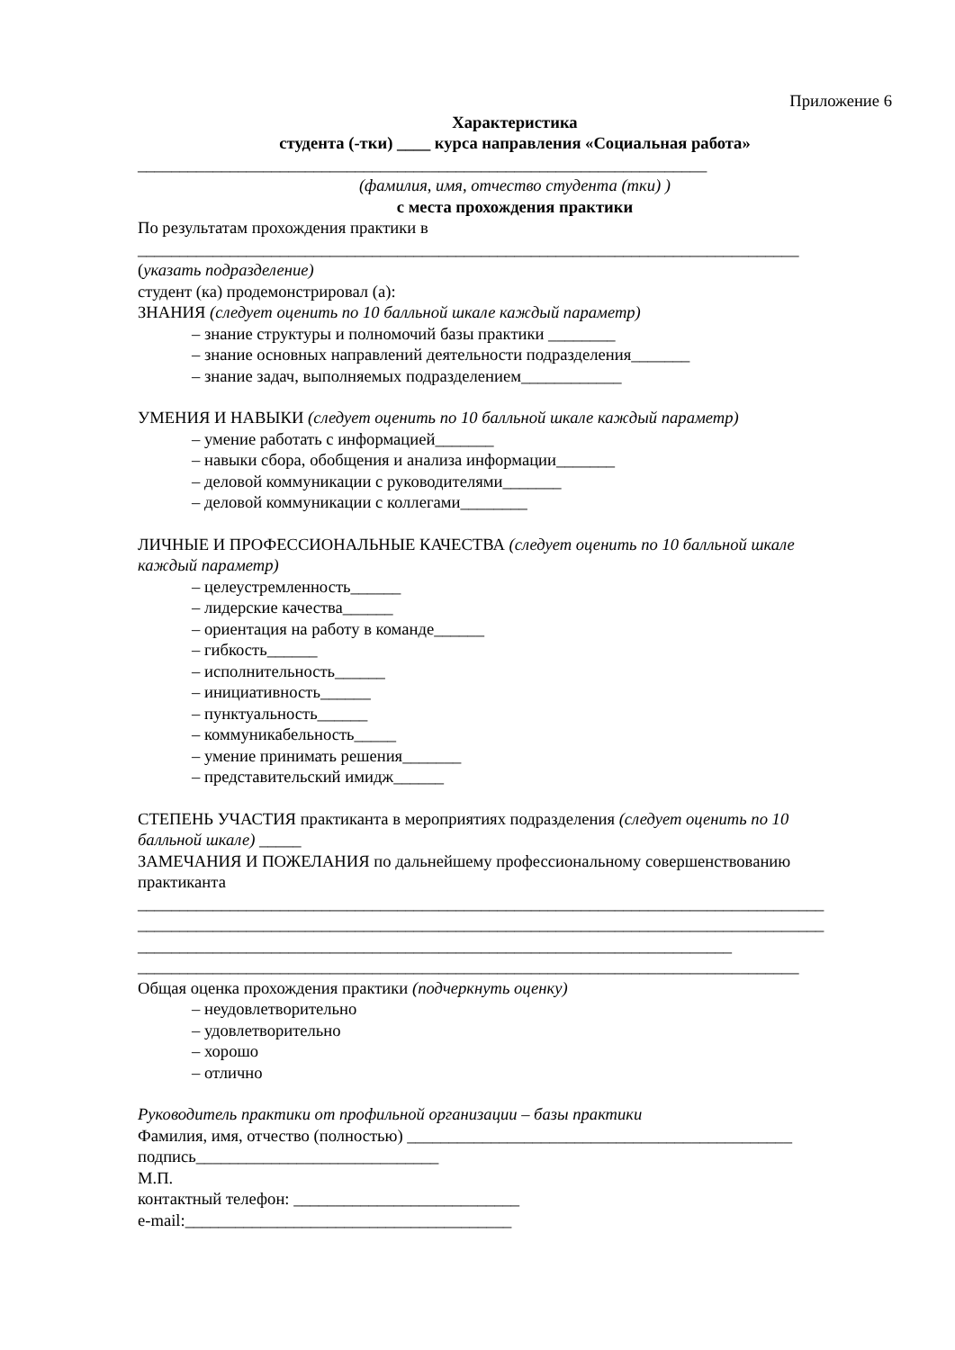Приложение 6
Характеристика
студента (-тки) ____ курса направления «Социальная работа»
____________________________________________________________________
(фамилия, имя, отчество студента (тки) )
с места прохождения практики
По результатам прохождения практики в
_______________________________________________________________________________
(указать подразделение)
студент (ка) продемонстрировал (а):
ЗНАНИЯ (следует оценить по 10 балльной шкале каждый параметр)
– знание структуры и полномочий базы практики ________
– знание основных направлений деятельности подразделения_______
– знание задач, выполняемых подразделением____________
УМЕНИЯ И НАВЫКИ (следует оценить по 10 балльной шкале каждый параметр)
– умение работать с информацией_______
– навыки сбора, обобщения и анализа информации_______
– деловой коммуникации с руководителями_______
– деловой коммуникации с коллегами________
ЛИЧНЫЕ И ПРОФЕССИОНАЛЬНЫЕ КАЧЕСТВА (следует оценить по 10 балльной шкале
каждый параметр)
– целеустремленность______
– лидерские качества______
– ориентация на работу в команде______
– гибкость______
– исполнительность______
– инициативность______
– пунктуальность______
– коммуникабельность_____
– умение принимать решения_______
– представительский имидж______
СТЕПЕНЬ УЧАСТИЯ практиканта в мероприятиях подразделения (следует оценить по 10
балльной шкале) _____
ЗАМЕЧАНИЯ И ПОЖЕЛАНИЯ по дальнейшему профессиональному совершенствованию
практиканта
__________________________________________________________________________________
__________________________________________________________________________________
_______________________________________________________________________
_______________________________________________________________________________
Общая оценка прохождения практики (подчеркнуть оценку)
– неудовлетворительно
– удовлетворительно
– хорошо
– отлично
Руководитель практики от профильной организации – базы практики
Фамилия, имя, отчество (полностью) ______________________________________________
подпись_____________________________
М.П.
контактный телефон: ___________________________
e-mail:_______________________________________